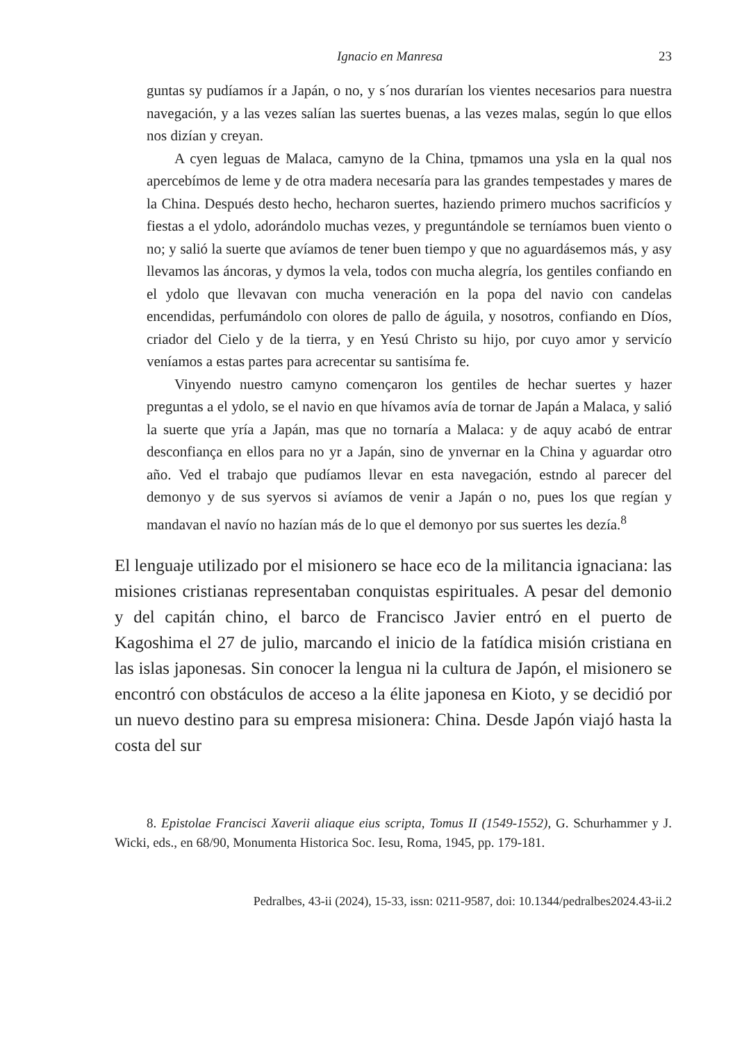Ignacio en Manresa 23
guntas sy pudíamos ír a Japán, o no, y s´nos durarían los vientes necesarios para nuestra navegación, y a las vezes salían las suertes buenas, a las vezes malas, según lo que ellos nos dizían y creyan.
A cyen leguas de Malaca, camyno de la China, tpmamos una ysla en la qual nos apercebímos de leme y de otra madera necesaría para las grandes tempestades y mares de la China. Después desto hecho, hecharon suertes, haziendo primero muchos sacrificíos y fiestas a el ydolo, adorándolo muchas vezes, y preguntándole se terníamos buen viento o no; y salió la suerte que avíamos de tener buen tiempo y que no aguardásemos más, y asy llevamos las áncoras, y dymos la vela, todos con mucha alegría, los gentiles confiando en el ydolo que llevavan con mucha veneración en la popa del navio con candelas encendidas, perfumándolo con olores de pallo de águila, y nosotros, confiando en Díos, criador del Cielo y de la tierra, y en Yesú Christo su hijo, por cuyo amor y servicío veníamos a estas partes para acrecentar su santisíma fe.
Vinyendo nuestro camyno començaron los gentiles de hechar suertes y hazer preguntas a el ydolo, se el navio en que hívamos avía de tornar de Japán a Malaca, y salió la suerte que yría a Japán, mas que no tornaría a Malaca: y de aquy acabó de entrar desconfiança en ellos para no yr a Japán, sino de ynvernar en la China y aguardar otro año. Ved el trabajo que pudíamos llevar en esta navegación, estndo al parecer del demonyo y de sus syervos si avíamos de venir a Japán o no, pues los que regían y mandavan el navío no hazían más de lo que el demonyo por sus suertes les dezía.<sup>8</sup>
El lenguaje utilizado por el misionero se hace eco de la militancia ignaciana: las misiones cristianas representaban conquistas espirituales. A pesar del demonio y del capitán chino, el barco de Francisco Javier entró en el puerto de Kagoshima el 27 de julio, marcando el inicio de la fatídica misión cristiana en las islas japonesas. Sin conocer la lengua ni la cultura de Japón, el misionero se encontró con obstáculos de acceso a la élite japonesa en Kioto, y se decidió por un nuevo destino para su empresa misionera: China. Desde Japón viajó hasta la costa del sur
8. Epistolae Francisci Xaverii aliaque eius scripta, Tomus II (1549-1552), G. Schurhammer y J. Wicki, eds., en 68/90, Monumenta Historica Soc. Iesu, Roma, 1945, pp. 179-181.
Pedralbes, 43-ii (2024), 15-33, issn: 0211-9587, doi: 10.1344/pedralbes2024.43-ii.2